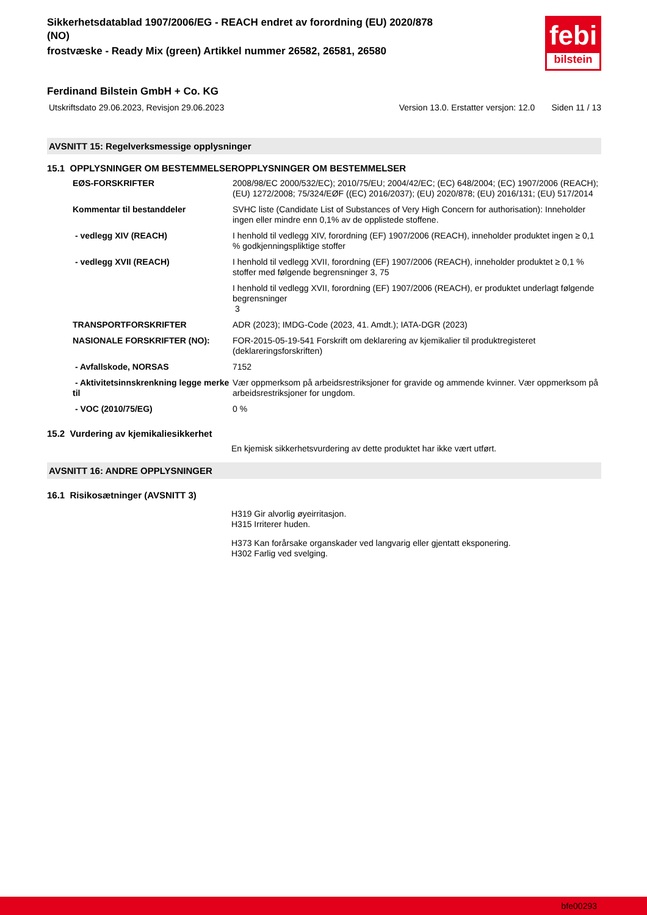Sikkerhetsdatablad 1907/2006/EG - REACH endret av forordning (EU) 2020/878
(NO)
frostvæske - Ready Mix (green) Artikkel nummer 26582, 26581, 26580
febi
bilstein
Ferdinand Bilstein GmbH + Co. KG
Utskriftsdato 29.06.2023, Revisjon 29.06.2023 Version 13.0. Erstatter versjon: 12.0 Siden 11 / 13
AVSNITT 15: Regelverksmessige opplysninger
15.1 OPPLYSNINGER OM BESTEMMELSEROPPLYSNINGER OM BESTEMMELSER
| EØS-FORSKRIFTER | 2008/98/EC 2000/532/EC); 2010/75/EU; 2004/42/EC; (EC) 648/2004; (EC) 1907/2006 (REACH); (EU) 1272/2008; 75/324/EØF ((EC) 2016/2037); (EU) 2020/878; (EU) 2016/131; (EU) 517/2014 |
| Kommentar til bestanddeler | SVHC liste (Candidate List of Substances of Very High Concern for authorisation): Inneholder ingen eller mindre enn 0,1% av de opplistede stoffene. |
| - vedlegg XIV (REACH) | I henhold til vedlegg XIV, forordning (EF) 1907/2006 (REACH), inneholder produktet ingen ≥ 0,1 % godkjenningspliktige stoffer |
| - vedlegg XVII (REACH) | I henhold til vedlegg XVII, forordning (EF) 1907/2006 (REACH), inneholder produktet ≥ 0,1 % stoffer med følgende begrensninger 3, 75 |
| | I henhold til vedlegg XVII, forordning (EF) 1907/2006 (REACH), er produktet underlagt følgende begrensninger 3 |
| TRANSPORTFORSKRIFTER | ADR (2023); IMDG-Code (2023, 41. Amdt.); IATA-DGR (2023) |
| NASIONALE FORSKRIFTER (NO): | FOR-2015-05-19-541 Forskrift om deklarering av kjemikalier til produktregisteret (deklareringsforskriften) |
| - Avfallskode, NORSAS | 7152 |
| - Aktivitetsinnskrenkning legge merke til | Vær oppmerksom på arbeidsrestriksjoner for gravide og ammende kvinner. Vær oppmerksom på arbeidsrestriksjoner for ungdom. |
| - VOC (2010/75/EG) | 0 % |
15.2 Vurdering av kjemikaliesikkerhet
En kjemisk sikkerhetsvurdering av dette produktet har ikke vært utført.
AVSNITT 16: ANDRE OPPLYSNINGER
16.1 Risikosætninger (AVSNITT 3)
H319 Gir alvorlig øyeirritasjon.
H315 Irriterer huden.
H373 Kan forårsake organskader ved langvarig eller gjentatt eksponering.
H302 Farlig ved svelging.
bfe00293